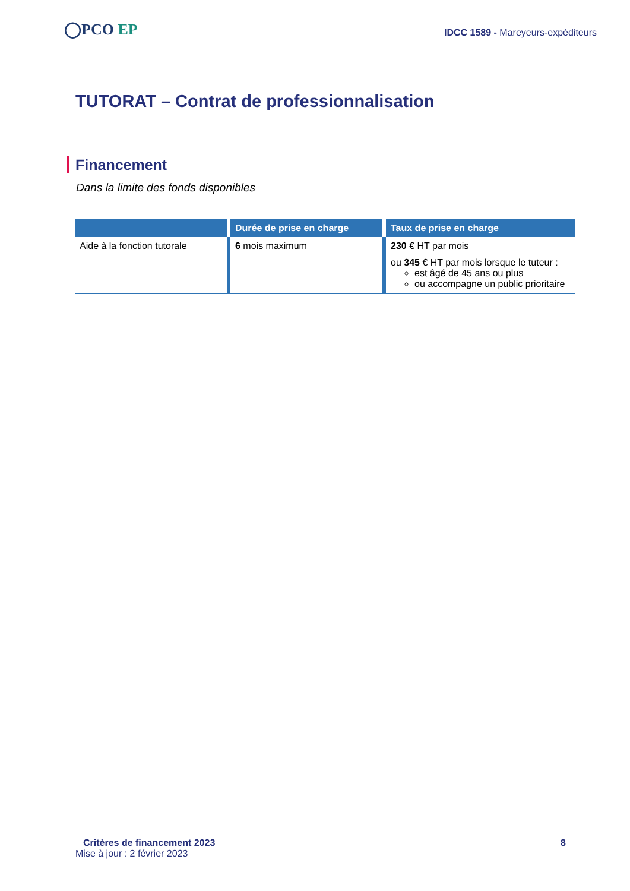◯PCO EP
IDCC 1589 - Mareyeurs-expéditeurs
TUTORAT – Contrat de professionnalisation
Financement
Dans la limite des fonds disponibles
| | Durée de prise en charge | Taux de prise en charge |
| --- | --- | --- |
| Aide à la fonction tutorale | 6 mois maximum | 230 € HT par mois ou 345 € HT par mois lorsque le tuteur : est âgé de 45 ans ou plus ou accompagne un public prioritaire |
Critères de financement 2023 8
Mise à jour : 2 février 2023